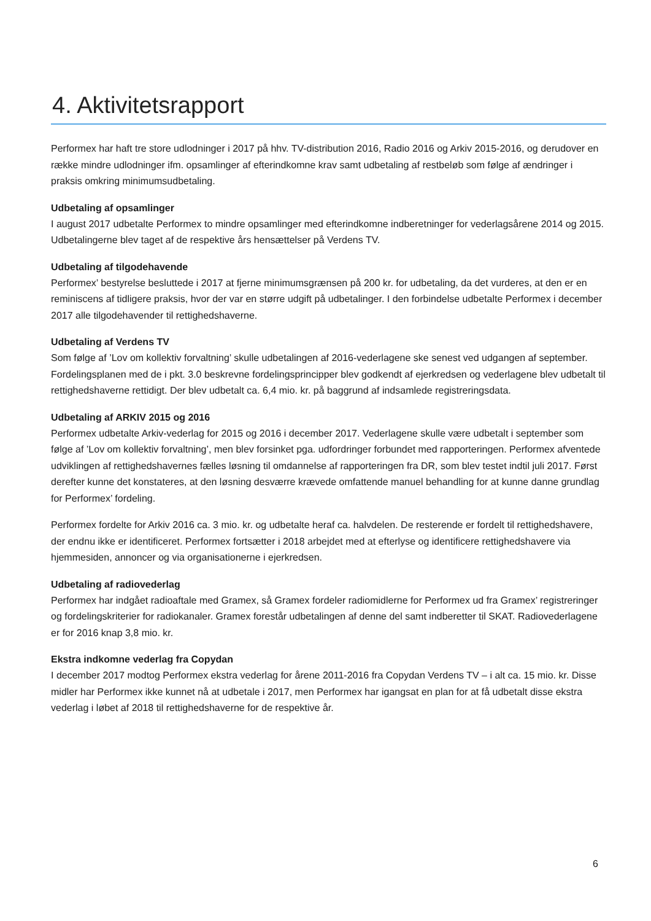4. Aktivitetsrapport
Performex har haft tre store udlodninger i 2017 på hhv. TV-distribution 2016, Radio 2016 og Arkiv 2015-2016, og derudover en række mindre udlodninger ifm. opsamlinger af efterindkomne krav samt udbetaling af restbeløb som følge af ændringer i praksis omkring minimumsudbetaling.
Udbetaling af opsamlinger
I august 2017 udbetalte Performex to mindre opsamlinger med efterindkomne indberetninger for vederlagsårene 2014 og 2015. Udbetalingerne blev taget af de respektive års hensættelser på Verdens TV.
Udbetaling af tilgodehavende
Performex’ bestyrelse besluttede i 2017 at fjerne minimumsgrænsen på 200 kr. for udbetaling, da det vurderes, at den er en reminiscens af tidligere praksis, hvor der var en større udgift på udbetalinger. I den forbindelse udbetalte Performex i december 2017 alle tilgodehavender til rettighedshaverne.
Udbetaling af Verdens TV
Som følge af ’Lov om kollektiv forvaltning’ skulle udbetalingen af 2016-vederlagene ske senest ved udgangen af september. Fordelingsplanen med de i pkt. 3.0 beskrevne fordelingsprincipper blev godkendt af ejerkredsen og vederlagene blev udbetalt til rettighedshaverne rettidigt. Der blev udbetalt ca. 6,4 mio. kr. på baggrund af indsamlede registreringsdata.
Udbetaling af ARKIV 2015 og 2016
Performex udbetalte Arkiv-vederlag for 2015 og 2016 i december 2017. Vederlagene skulle være udbetalt i september som følge af ’Lov om kollektiv forvaltning’, men blev forsinket pga. udfordringer forbundet med rapporteringen. Performex afventede udviklingen af rettighedshavernes fælles løsning til omdannelse af rapporteringen fra DR, som blev testet indtil juli 2017. Først derefter kunne det konstateres, at den løsning desværre krævede omfattende manuel behandling for at kunne danne grundlag for Performex’ fordeling.
Performex fordelte for Arkiv 2016 ca. 3 mio. kr. og udbetalte heraf ca. halvdelen. De resterende er fordelt til rettighedshavere, der endnu ikke er identificeret. Performex fortsætter i 2018 arbejdet med at efterlyse og identificere rettighedshavere via hjemmesiden, annoncer og via organisationerne i ejerkredsen.
Udbetaling af radiovederlag
Performex har indgået radioaftale med Gramex, så Gramex fordeler radiomidlerne for Performex ud fra Gramex’ registreringer og fordelingskriterier for radiokanaler. Gramex forestår udbetalingen af denne del samt indberetter til SKAT. Radiovederlagene er for 2016 knap 3,8 mio. kr.
Ekstra indkomne vederlag fra Copydan
I december 2017 modtog Performex ekstra vederlag for årene 2011-2016 fra Copydan Verdens TV – i alt ca. 15 mio. kr. Disse midler har Performex ikke kunnet nå at udbetale i 2017, men Performex har igangsat en plan for at få udbetalt disse ekstra vederlag i løbet af 2018 til rettighedshaverne for de respektive år.
6